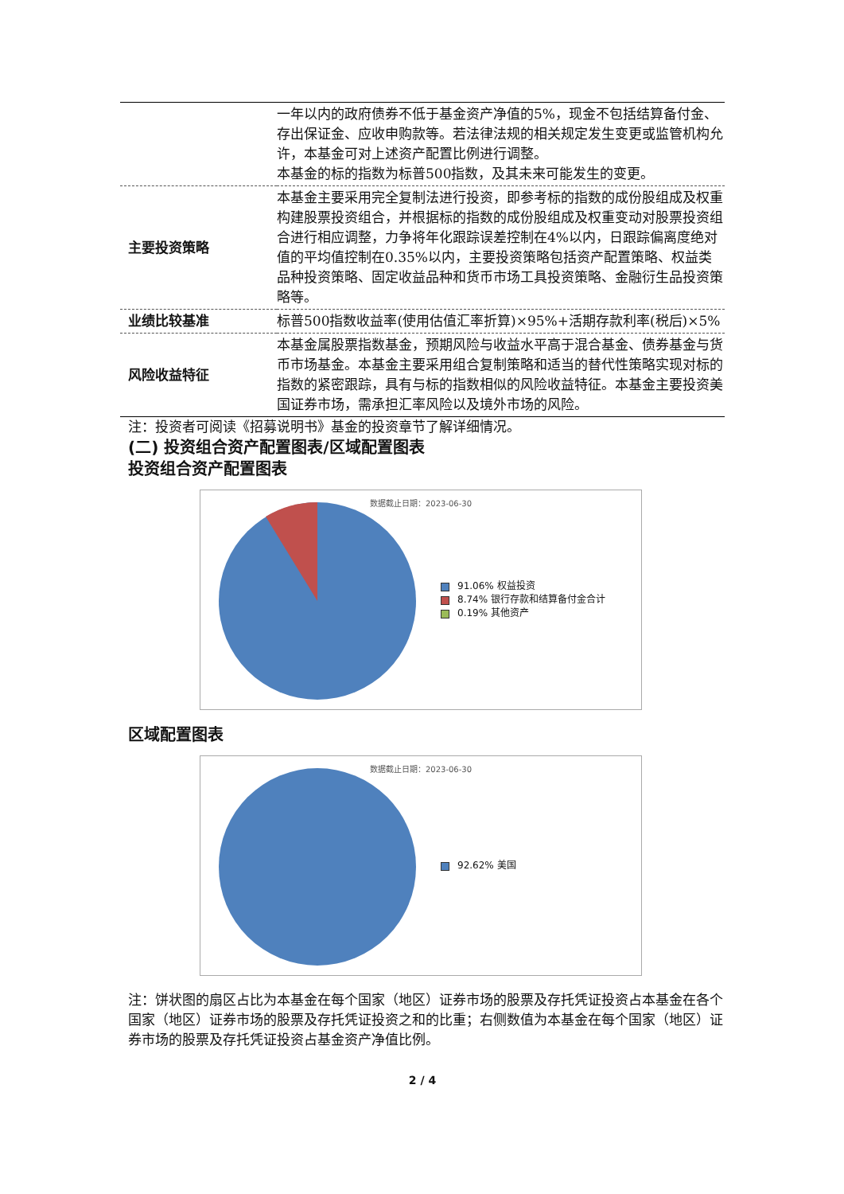| | 一年以内的政府债券不低于基金资产净值的5%，现金不包括结算备付金、存出保证金、应收申购款等。若法律法规的相关规定发生变更或监管机构允许，本基金可对上述资产配置比例进行调整。 本基金的标的指数为标普500指数，及其未来可能发生的变更。 |
| 主要投资策略 | 本基金主要采用完全复制法进行投资，即参考标的指数的成份股组成及权重构建股票投资组合，并根据标的指数的成份股组成及权重变动对股票投资组合进行相应调整，力争将年化跟踪误差控制在4%以内，日跟踪偏离度绝对值的平均值控制在0.35%以内，主要投资策略包括资产配置策略、权益类品种投资策略、固定收益品种和货币市场工具投资策略、金融衍生品投资策略等。 |
| 业绩比较基准 | 标普500指数收益率(使用估值汇率折算)×95%+活期存款利率(税后)×5% |
| 风险收益特征 | 本基金属股票指数基金，预期风险与收益水平高于混合基金、债券基金与货币市场基金。本基金主要采用组合复制策略和适当的替代性策略实现对标的指数的紧密跟踪，具有与标的指数相似的风险收益特征。本基金主要投资美国证券市场，需承担汇率风险以及境外市场的风险。 |
注：投资者可阅读《招募说明书》基金的投资章节了解详细情况。
(二) 投资组合资产配置图表/区域配置图表
投资组合资产配置图表
数据截止日期：2023-06-30
91.06% 权益投资
8.74% 银行存款和结算备付金合计
0.19% 其他资产
区域配置图表
数据截止日期：2023-06-30
92.62% 美国
注：饼状图的扇区占比为本基金在每个国家（地区）证券市场的股票及存托凭证投资占本基金在各个国家（地区）证券市场的股票及存托凭证投资之和的比重；右侧数值为本基金在每个国家（地区）证券市场的股票及存托凭证投资占基金资产净值比例。
2 / 4